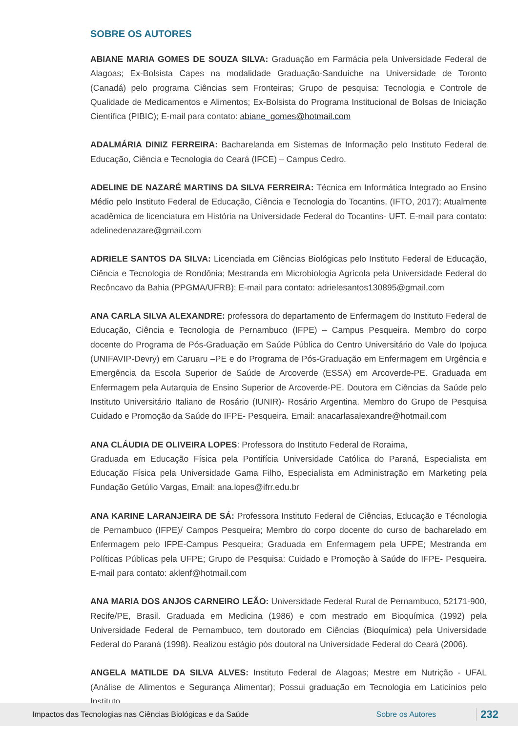SOBRE OS AUTORES
ABIANE MARIA GOMES DE SOUZA SILVA: Graduação em Farmácia pela Universidade Federal de Alagoas; Ex-Bolsista Capes na modalidade Graduação-Sanduíche na Universidade de Toronto (Canadá) pelo programa Ciências sem Fronteiras; Grupo de pesquisa: Tecnologia e Controle de Qualidade de Medicamentos e Alimentos; Ex-Bolsista do Programa Institucional de Bolsas de Iniciação Científica (PIBIC); E-mail para contato: abiane_gomes@hotmail.com
ADALMÁRIA DINIZ FERREIRA: Bacharelanda em Sistemas de Informação pelo Instituto Federal de Educação, Ciência e Tecnologia do Ceará (IFCE) – Campus Cedro.
ADELINE DE NAZARÉ MARTINS DA SILVA FERREIRA: Técnica em Informática Integrado ao Ensino Médio pelo Instituto Federal de Educação, Ciência e Tecnologia do Tocantins. (IFTO, 2017); Atualmente acadêmica de licenciatura em História na Universidade Federal do Tocantins- UFT. E-mail para contato: adelinedenazare@gmail.com
ADRIELE SANTOS DA SILVA: Licenciada em Ciências Biológicas pelo Instituto Federal de Educação, Ciência e Tecnologia de Rondônia; Mestranda em Microbiologia Agrícola pela Universidade Federal do Recôncavo da Bahia (PPGMA/UFRB); E-mail para contato: adrielesantos130895@gmail.com
ANA CARLA SILVA ALEXANDRE: professora do departamento de Enfermagem do Instituto Federal de Educação, Ciência e Tecnologia de Pernambuco (IFPE) – Campus Pesqueira. Membro do corpo docente do Programa de Pós-Graduação em Saúde Pública do Centro Universitário do Vale do Ipojuca (UNIFAVIP-Devry) em Caruaru –PE e do Programa de Pós-Graduação em Enfermagem em Urgência e Emergência da Escola Superior de Saúde de Arcoverde (ESSA) em Arcoverde-PE. Graduada em Enfermagem pela Autarquia de Ensino Superior de Arcoverde-PE. Doutora em Ciências da Saúde pelo Instituto Universitário Italiano de Rosário (IUNIR)- Rosário Argentina. Membro do Grupo de Pesquisa Cuidado e Promoção da Saúde do IFPE- Pesqueira. Email: anacarlasalexandre@hotmail.com
ANA CLÁUDIA DE OLIVEIRA LOPES: Professora do Instituto Federal de Roraima,
Graduada em Educação Física pela Pontifícia Universidade Católica do Paraná, Especialista em Educação Física pela Universidade Gama Filho, Especialista em Administração em Marketing pela Fundação Getúlio Vargas, Email: ana.lopes@ifrr.edu.br
ANA KARINE LARANJEIRA DE SÁ: Professora Instituto Federal de Ciências, Educação e Técnologia de Pernambuco (IFPE)/ Campos Pesqueira; Membro do corpo docente do curso de bacharelado em Enfermagem pelo IFPE-Campus Pesqueira; Graduada em Enfermagem pela UFPE; Mestranda em Políticas Públicas pela UFPE; Grupo de Pesquisa: Cuidado e Promoção à Saúde do IFPE- Pesqueira. E-mail para contato: aklenf@hotmail.com
ANA MARIA DOS ANJOS CARNEIRO LEÃO: Universidade Federal Rural de Pernambuco, 52171-900, Recife/PE, Brasil. Graduada em Medicina (1986) e com mestrado em Bioquímica (1992) pela Universidade Federal de Pernambuco, tem doutorado em Ciências (Bioquímica) pela Universidade Federal do Paraná (1998). Realizou estágio pós doutoral na Universidade Federal do Ceará (2006).
ANGELA MATILDE DA SILVA ALVES: Instituto Federal de Alagoas; Mestre em Nutrição - UFAL (Análise de Alimentos e Segurança Alimentar); Possui graduação em Tecnologia em Laticínios pelo Instituto
Impactos das Tecnologias nas Ciências Biológicas e da Saúde Sobre os Autores 232